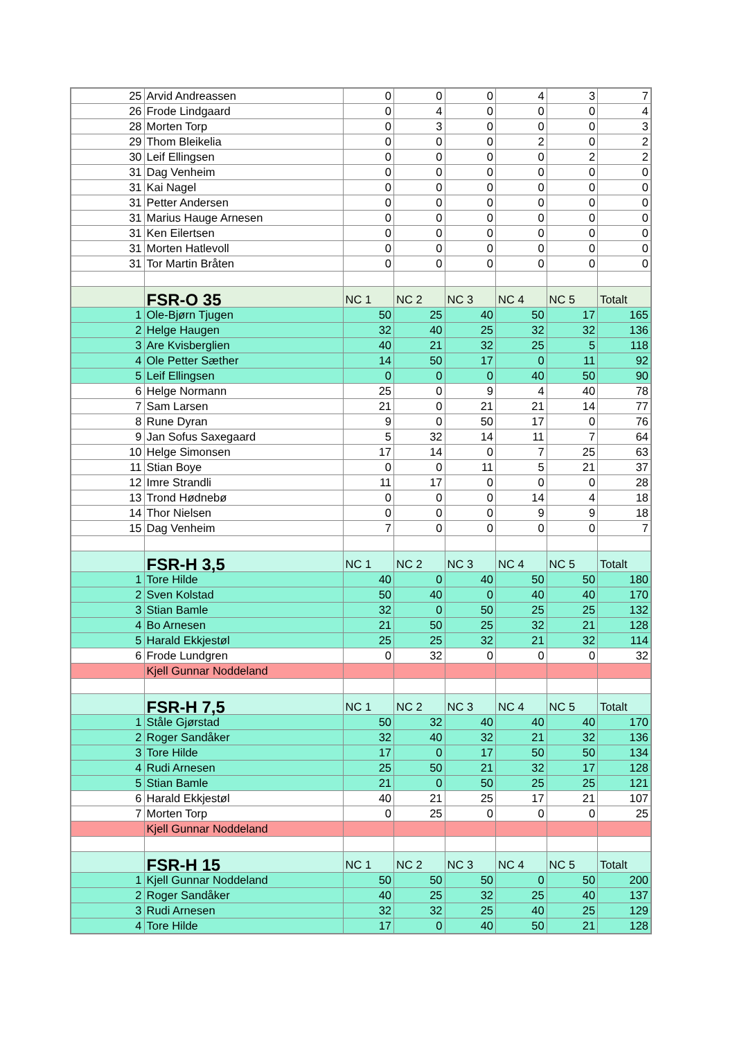| 25 | Arvid Andreassen | 0 | 0 | 0 | 4 | 3 | 7 |
| 26 | Frode Lindgaard | 0 | 4 | 0 | 0 | 0 | 4 |
| 28 | Morten Torp | 0 | 3 | 0 | 0 | 0 | 3 |
| 29 | Thom Bleikelia | 0 | 0 | 0 | 2 | 0 | 2 |
| 30 | Leif Ellingsen | 0 | 0 | 0 | 0 | 2 | 2 |
| 31 | Dag Venheim | 0 | 0 | 0 | 0 | 0 | 0 |
| 31 | Kai Nagel | 0 | 0 | 0 | 0 | 0 | 0 |
| 31 | Petter Andersen | 0 | 0 | 0 | 0 | 0 | 0 |
| 31 | Marius Hauge Arnesen | 0 | 0 | 0 | 0 | 0 | 0 |
| 31 | Ken Eilertsen | 0 | 0 | 0 | 0 | 0 | 0 |
| 31 | Morten Hatlevoll | 0 | 0 | 0 | 0 | 0 | 0 |
| 31 | Tor Martin Bråten | 0 | 0 | 0 | 0 | 0 | 0 |
| | FSR-O 35 | NC 1 | NC 2 | NC 3 | NC 4 | NC 5 | Totalt |
| 1 | Ole-Bjørn Tjugen | 50 | 25 | 40 | 50 | 17 | 165 |
| 2 | Helge Haugen | 32 | 40 | 25 | 32 | 32 | 136 |
| 3 | Are Kvisberglien | 40 | 21 | 32 | 25 | 5 | 118 |
| 4 | Ole Petter Sæther | 14 | 50 | 17 | 0 | 11 | 92 |
| 5 | Leif Ellingsen | 0 | 0 | 0 | 40 | 50 | 90 |
| 6 | Helge Normann | 25 | 0 | 9 | 4 | 40 | 78 |
| 7 | Sam Larsen | 21 | 0 | 21 | 21 | 14 | 77 |
| 8 | Rune Dyran | 9 | 0 | 50 | 17 | 0 | 76 |
| 9 | Jan Sofus Saxegaard | 5 | 32 | 14 | 11 | 7 | 64 |
| 10 | Helge Simonsen | 17 | 14 | 0 | 7 | 25 | 63 |
| 11 | Stian Boye | 0 | 0 | 11 | 5 | 21 | 37 |
| 12 | Imre Strandli | 11 | 17 | 0 | 0 | 0 | 28 |
| 13 | Trond Hødnebø | 0 | 0 | 0 | 14 | 4 | 18 |
| 14 | Thor Nielsen | 0 | 0 | 0 | 9 | 9 | 18 |
| 15 | Dag Venheim | 7 | 0 | 0 | 0 | 0 | 7 |
| | FSR-H 3,5 | NC 1 | NC 2 | NC 3 | NC 4 | NC 5 | Totalt |
| 1 | Tore Hilde | 40 | 0 | 40 | 50 | 50 | 180 |
| 2 | Sven Kolstad | 50 | 40 | 0 | 40 | 40 | 170 |
| 3 | Stian Bamle | 32 | 0 | 50 | 25 | 25 | 132 |
| 4 | Bo Arnesen | 21 | 50 | 25 | 32 | 21 | 128 |
| 5 | Harald Ekkjestøl | 25 | 25 | 32 | 21 | 32 | 114 |
| 6 | Frode Lundgren | 0 | 32 | 0 | 0 | 0 | 32 |
| | Kjell Gunnar Noddeland | | | | | | |
| | FSR-H 7,5 | NC 1 | NC 2 | NC 3 | NC 4 | NC 5 | Totalt |
| 1 | Ståle Gjørstad | 50 | 32 | 40 | 40 | 40 | 170 |
| 2 | Roger Sandåker | 32 | 40 | 32 | 21 | 32 | 136 |
| 3 | Tore Hilde | 17 | 0 | 17 | 50 | 50 | 134 |
| 4 | Rudi Arnesen | 25 | 50 | 21 | 32 | 17 | 128 |
| 5 | Stian Bamle | 21 | 0 | 50 | 25 | 25 | 121 |
| 6 | Harald Ekkjestøl | 40 | 21 | 25 | 17 | 21 | 107 |
| 7 | Morten Torp | 0 | 25 | 0 | 0 | 0 | 25 |
| | Kjell Gunnar Noddeland | | | | | | |
| | FSR-H 15 | NC 1 | NC 2 | NC 3 | NC 4 | NC 5 | Totalt |
| 1 | Kjell Gunnar Noddeland | 50 | 50 | 50 | 0 | 50 | 200 |
| 2 | Roger Sandåker | 40 | 25 | 32 | 25 | 40 | 137 |
| 3 | Rudi Arnesen | 32 | 32 | 25 | 40 | 25 | 129 |
| 4 | Tore Hilde | 17 | 0 | 40 | 50 | 21 | 128 |